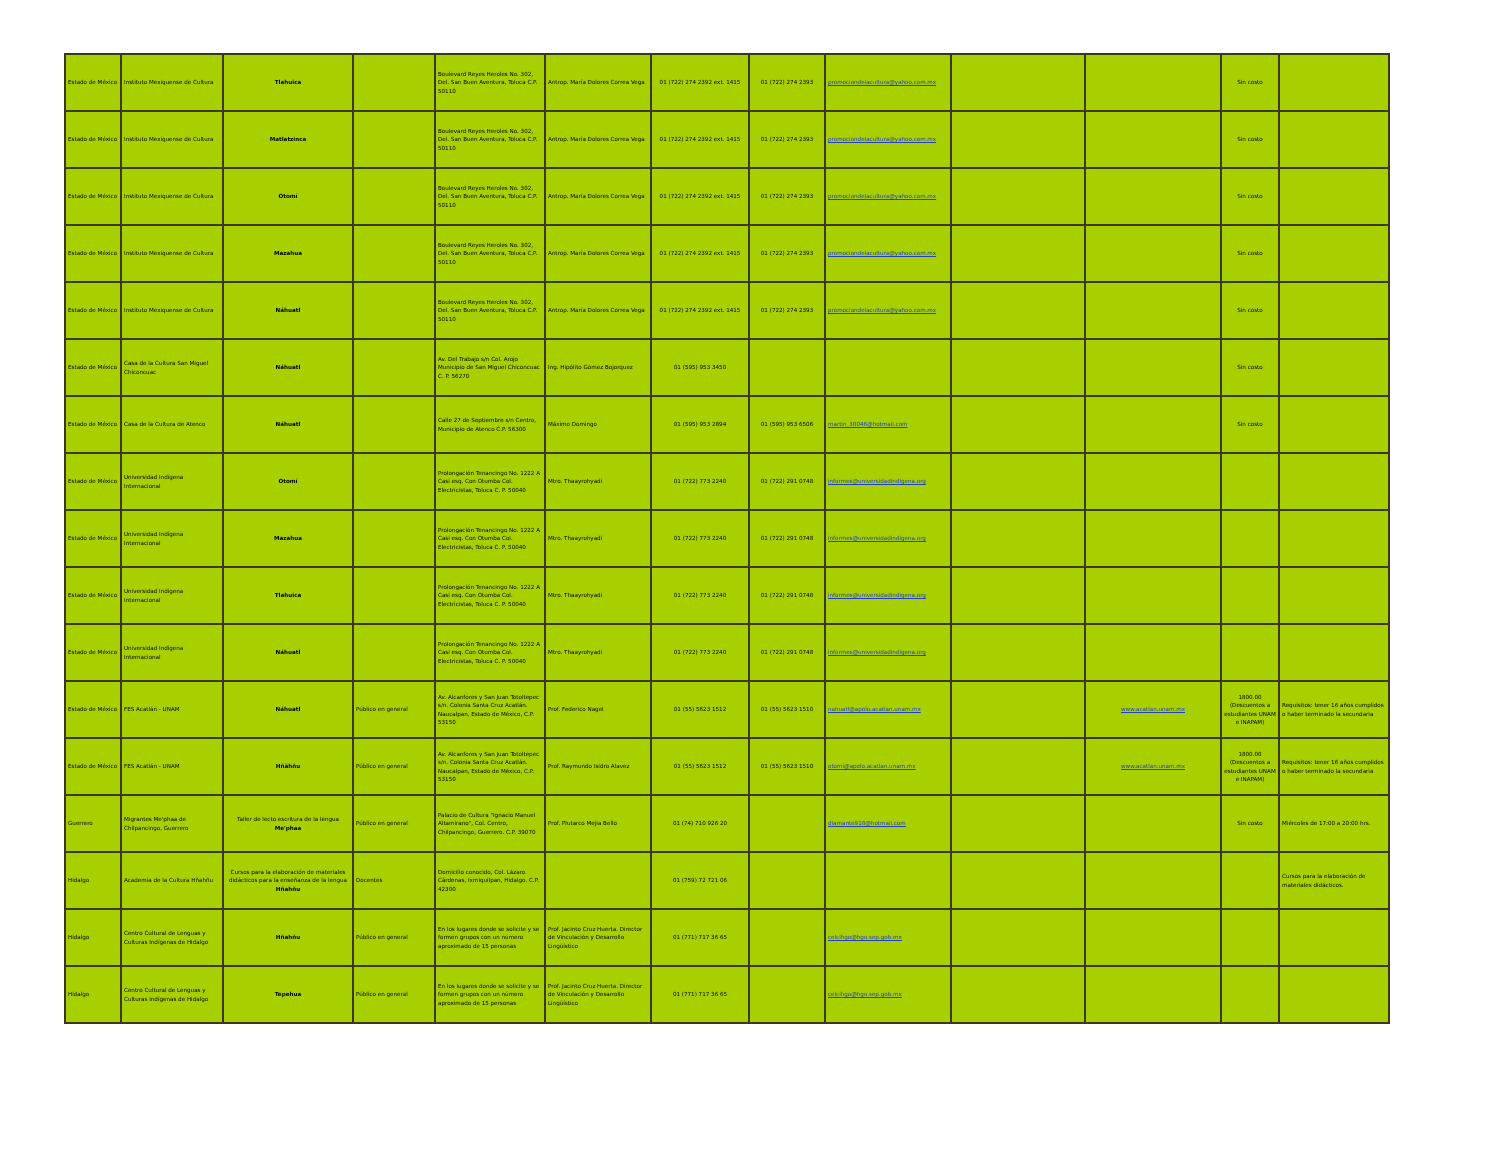| Estado de México | Instituto Mexiquense de Cultura | Tlahuica | | Boulevard Reyes Heroles No. 302, Del. San Buen Aventura, Toluca C.P. 50110 | Antrop. María Dolores Correa Vega | 01 (722) 274 2392 ext. 1415 | 01 (722) 274 2393 | promociondelacultura@yahoo.com.mx | | | Sin costo | |
| Estado de México | Instituto Mexiquense de Cultura | Matlatzinca | | Boulevard Reyes Heroles No. 302, Del. San Buen Aventura, Toluca C.P. 50110 | Antrop. María Dolores Correa Vega | 01 (722) 274 2392 ext. 1415 | 01 (722) 274 2393 | promociondelacultura@yahoo.com.mx | | | Sin costo | |
| Estado de México | Instituto Mexiquense de Cultura | Otomí | | Boulevard Reyes Heroles No. 302, Del. San Buen Aventura, Toluca C.P. 50110 | Antrop. María Dolores Correa Vega | 01 (722) 274 2392 ext. 1415 | 01 (722) 274 2393 | promociondelacultura@yahoo.com.mx | | | Sin costo | |
| Estado de México | Instituto Mexiquense de Cultura | Mazahua | | Boulevard Reyes Heroles No. 302, Del. San Buen Aventura, Toluca C.P. 50110 | Antrop. María Dolores Correa Vega | 01 (722) 274 2392 ext. 1415 | 01 (722) 274 2393 | promociondelacultura@yahoo.com.mx | | | Sin costo | |
| Estado de México | Instituto Mexiquense de Cultura | Náhuatl | | Boulevard Reyes Heroles No. 302, Del. San Buen Aventura, Toluca C.P. 50110 | Antrop. María Dolores Correa Vega | 01 (722) 274 2392 ext. 1415 | 01 (722) 274 2393 | promociondelacultura@yahoo.com.mx | | | Sin costo | |
| Estado de México | Casa de la Cultura San Miguel Chiconcuac | Náhuatl | | Av. Del Trabajo s/n Col. Arojo Municipio de San Miguel Chiconcuac C. P. 56270 | Ing. Hipólito Gómez Bojorquez | 01 (595) 953 3450 | | | | | Sin costo | |
| Estado de México | Casa de la Cultura de Atenco | Náhuatl | | Calle 27 de Septiembre s/n Centro, Municipio de Atenco C.P. 56300 | Máximo Domingo | 01 (595) 953 2894 | 01 (595) 953 6506 | martin_30046@hotmail.com | | | Sin costo | |
| Estado de México | Universidad Indígena Internacional | Otomí | | Prolongación Tenancingo No. 1222 A Casi esq. Con Otumba Col. Electricistas, Toluca C. P. 50040 | Mtro. Thaayrohyadi | 01 (722) 773 2240 | 01 (722) 291 0748 | informes@universidadindigena.org | | | | |
| Estado de México | Universidad Indígena Internacional | Mazahua | | Prolongación Tenancingo No. 1222 A Casi esq. Con Otumba Col. Electricistas, Toluca C. P. 50040 | Mtro. Thaayrohyadi | 01 (722) 773 2240 | 01 (722) 291 0748 | informes@universidadindigena.org | | | | |
| Estado de México | Universidad Indígena Internacional | Tlahuica | | Prolongación Tenancingo No. 1222 A Casi esq. Con Otumba Col. Electricistas, Toluca C. P. 50040 | Mtro. Thaayrohyadi | 01 (722) 773 2240 | 01 (722) 291 0748 | informes@universidadindigena.org | | | | |
| Estado de México | Universidad Indígena Internacional | Náhuatl | | Prolongación Tenancingo No. 1222 A Casi esq. Con Otumba Col. Electricistas, Toluca C. P. 50040 | Mtro. Thaayrohyadi | 01 (722) 773 2240 | 01 (722) 291 0748 | informes@universidadindigena.org | | | | |
| Estado de México | FES Acatlán - UNAM | Náhuatl | Público en general | Av. Alcanfores y San Juan Totoltepec s/n. Colonia Santa Cruz Acatlán. Naucalpan, Estado de México, C.P. 53150 | Prof. Federico Nagel | 01 (55) 5623 1512 | 01 (55) 5623 1510 | nahuatl@apolo.acatlan.unam.mx | | www.acatlan.unam.mx | 1800.00 (Descuentos a estudiantes UNAM e INAPAM) | Requisitos: tener 16 años cumplidos o haber terminado la secundaria |
| Estado de México | FES Acatlán - UNAM | Hñähñu | Público en general | Av. Alcanfores y San Juan Totoltepec s/n. Colonia Santa Cruz Acatlán. Naucalpan, Estado de México, C.P. 53150 | Prof. Raymundo Isidro Alavez | 01 (55) 5623 1512 | 01 (55) 5623 1510 | otomi@apolo.acatlan.unam.mx | | www.acatlan.unam.mx | 1800.00 (Descuentos a estudiantes UNAM e INAPAM) | Requisitos: tener 16 años cumplidos o haber terminado la secundaria |
| Guerrero | Migrantes Me'phaa de Chilpancingo, Guerrero | Taller de lecto escritura de la lengua Me'phaa | Público en general | Palacio de Cultura "Ignacio Manuel Altamirano", Col. Centro, Chilpancingo, Guerrero. C.P. 39070 | Prof. Plutarco Mejia Bello | 01 (74) 710 926 20 | | diamante918@hotmail.com | | | Sin costo | Miércoles de 17:00 a 20:00 hrs. |
| Hidalgo | Academia de la Cultura Hñahñu | Cursos para la elaboración de materiales didácticos para la enseñanza de la lengua Hñahñu | Docentes | Domicilio conocido, Col. Lázaro Cárdenas, Ixmiquilpan, Hidalgo. C.P. 42300 | | 01 (759) 72 721 06 | | | | | | Cursos para la elaboración de materiales didácticos. |
| Hidalgo | Centro Cultural de Lenguas y Culturas Indígenas de Hidalgo | Hñahñu | Público en general | En los lugares donde se solicite y se formen grupos con un número aproximado de 15 personas | Prof. Jacinto Cruz Huerta. Director de Vinculación y Desarrollo Lingüístico | 01 (771) 717 36 65 | | celcihgo@hgo.sep.gob.mx | | | | |
| Hidalgo | Centro Cultural de Lenguas y Culturas Indígenas de Hidalgo | Tepehua | Público en general | En los lugares donde se solicite y se formen grupos con un número aproximado de 15 personas | Prof. Jacinto Cruz Huerta. Director de Vinculación y Desarrollo Lingüístico | 01 (771) 717 36 65 | | celcihgo@hgo.sep.gob.mx | | | | |